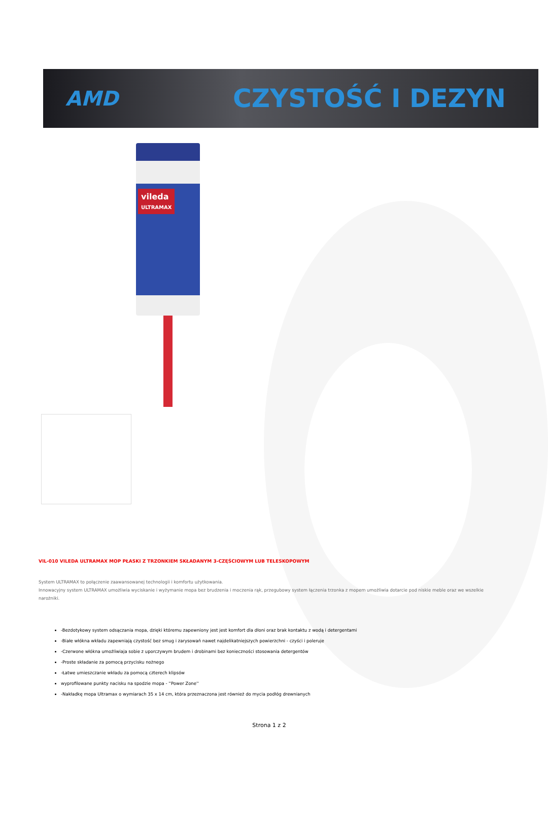AMD
CZYSTOŚĆ I DEZYN
vileda
ULTRAMAX
VIL-010 VILEDA ULTRAMAX MOP PŁASKI Z TRZONKIEM SKŁADANYM 3-CZĘŚCIOWYM LUB TELESKOPOWYM
System ULTRAMAX to połączenie zaawansowanej technologii i komfortu użytkowania.
Innowacyjny system ULTRAMAX umożliwia wyciskanie i wyżymanie mopa bez brudzenia i moczenia rąk, przegubowy system łączenia trzonka z mopem umożliwia dotarcie pod niskie meble oraz we wszelkie narożniki.
-Bezdotykowy system odsączania mopa, dzięki któremu zapewniony jest jest komfort dla dłoni oraz brak kontaktu z wodą i detergentami
-Białe włókna wkładu zapewniają czystość bez smug i zarysowań nawet najdelikatniejszych powierzchni - czyści i poleruje
-Czerwone włókna umożliwiaja sobie z uporczywym brudem i drobinami bez konieczności stosowania detergentów
-Proste składanie za pomocą przycisku nożnego
-Łatwe umieszczanie wkładu za pomocą czterech klipsów
wyprofilowane punkty nacisku na spodzie mopa - ''Power Zone''
-Nakładkę mopa Ultramax o wymiarach 35 x 14 cm, która przeznaczona jest również do mycia podłóg drewnianych
Strona 1 z 2